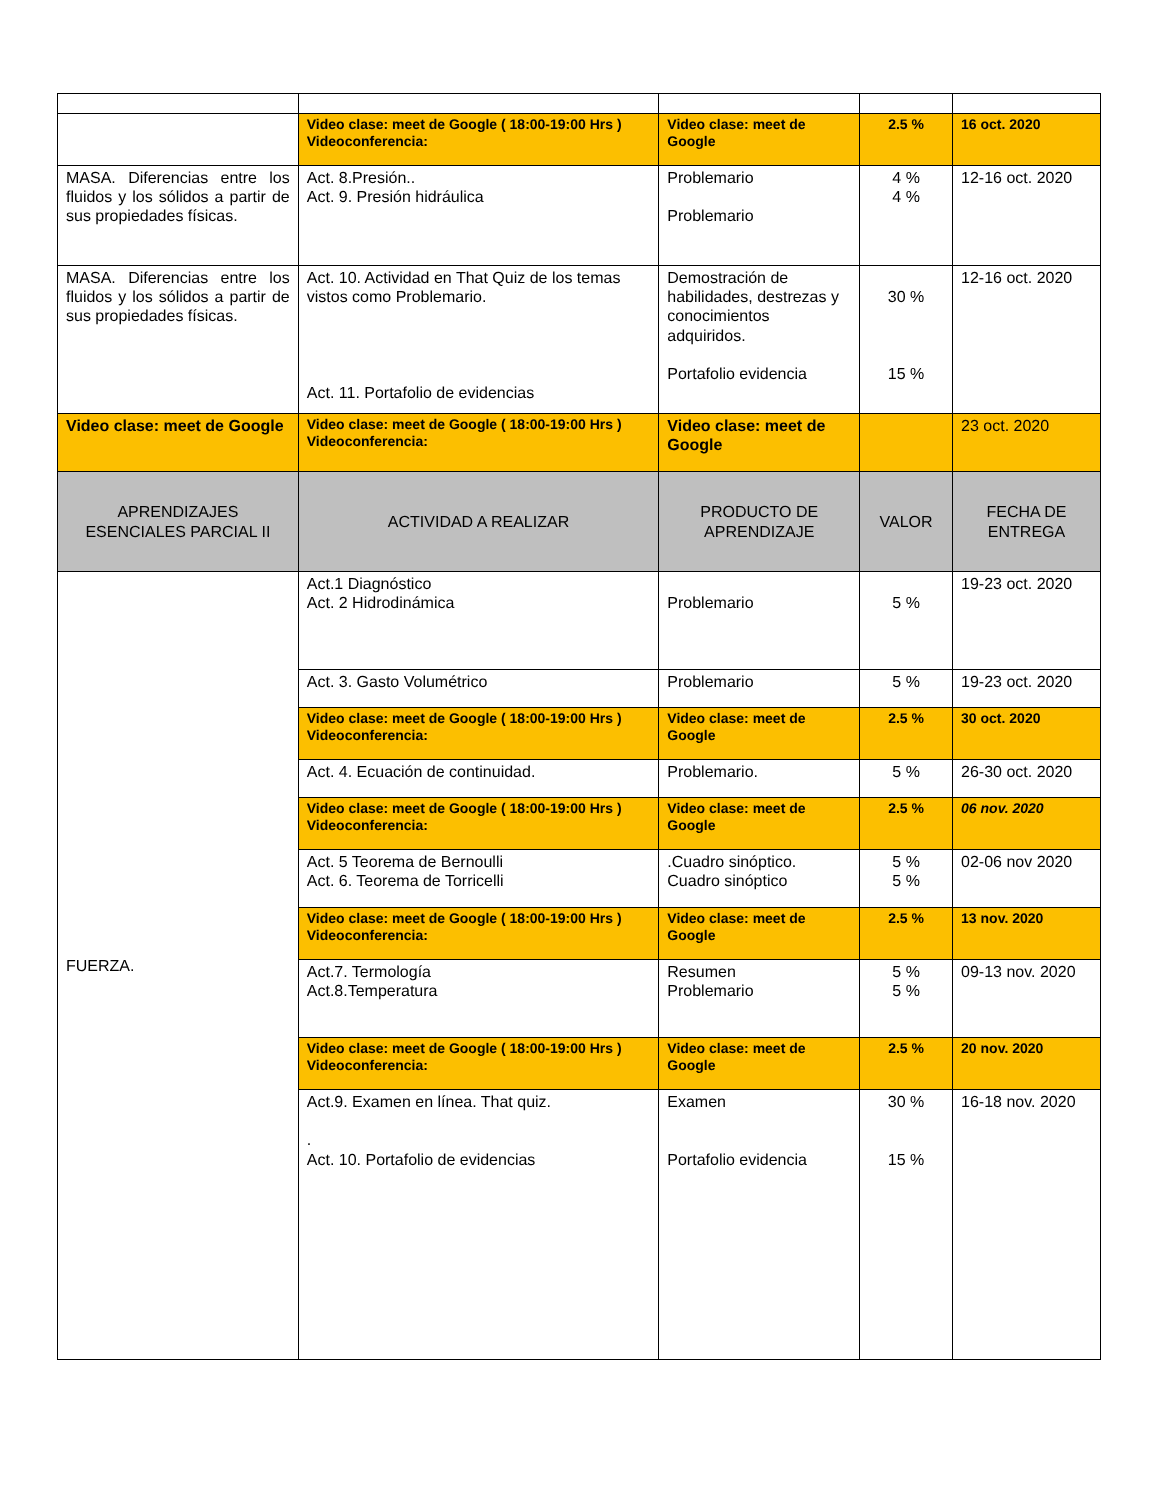| | Video clase: meet de Google ( 18:00-19:00 Hrs ) Videoconferencia: | Video clase: meet de Google | 2.5 % | 16 oct. 2020 |
| MASA. Diferencias entre los fluidos y los sólidos a partir de sus propiedades físicas. | Act. 8.Presión.. Act. 9. Presión hidráulica | Problemario Problemario | 4 % 4 % | 12-16 oct. 2020 |
| MASA. Diferencias entre los fluidos y los sólidos a partir de sus propiedades físicas. | Act. 10. Actividad en That Quiz de los temas vistos como Problemario. Act. 11. Portafolio de evidencias | Demostración de habilidades, destrezas y conocimientos adquiridos. Portafolio evidencia | 30 % 15 % | 12-16 oct. 2020 |
| Video clase: meet de Google | Video clase: meet de Google ( 18:00-19:00 Hrs ) Videoconferencia: | Video clase: meet de Google | | 23 oct. 2020 |
| APRENDIZAJES ESENCIALES PARCIAL II | ACTIVIDAD A REALIZAR | PRODUCTO DE APRENDIZAJE | VALOR | FECHA DE ENTREGA |
| FUERZA. | Act.1 Diagnóstico Act. 2 Hidrodinámica | Problemario | 5 % | 19-23 oct. 2020 |
| | Act. 3. Gasto Volumétrico | Problemario | 5 % | 19-23 oct. 2020 |
| | Video clase: meet de Google ( 18:00-19:00 Hrs ) Videoconferencia: | Video clase: meet de Google | 2.5 % | 30 oct. 2020 |
| | Act. 4. Ecuación de continuidad. | Problemario. | 5 % | 26-30 oct. 2020 |
| | Video clase: meet de Google ( 18:00-19:00 Hrs ) Videoconferencia: | Video clase: meet de Google | 2.5 % | 06 nov. 2020 |
| | Act. 5 Teorema de Bernoulli Act. 6. Teorema de Torricelli | .Cuadro sinóptico. Cuadro sinóptico | 5 % 5 % | 02-06 nov 2020 |
| | Video clase: meet de Google ( 18:00-19:00 Hrs ) Videoconferencia: | Video clase: meet de Google | 2.5 % | 13 nov. 2020 |
| | Act.7. Termología Act.8.Temperatura | Resumen Problemario | 5 % 5 % | 09-13 nov. 2020 |
| | Video clase: meet de Google ( 18:00-19:00 Hrs ) Videoconferencia: | Video clase: meet de Google | 2.5 % | 20 nov. 2020 |
| | Act.9. Examen en línea. That quiz. . Act. 10. Portafolio de evidencias | Examen Portafolio evidencia | 30 % 15 % | 16-18 nov. 2020 |